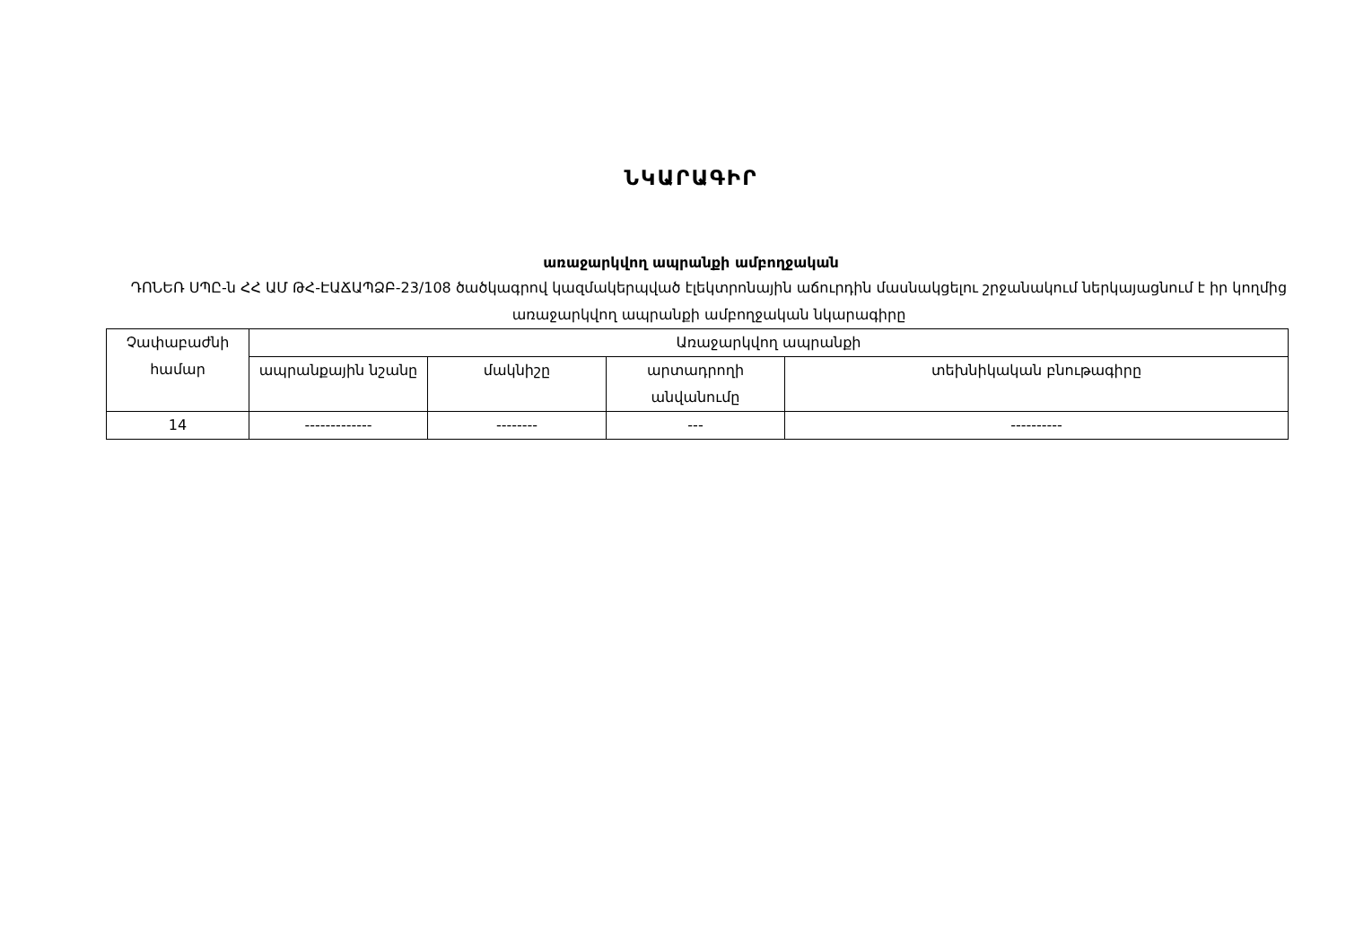ՆԿԱՐԱԳԻՐ
առաջարկվող ապրանքի ամբողջական
ԴՈՆԵՌ ՍՊԸ-ն ՀՀ ԱՄ ԹՀ-ԷԱՃԱՊՁԲ-23/108 ծածկագրով կազմակերպված էլեկտրոնային աճուրդին մասնակցելու շրջանակում ներկայացնում է իր կողմից առաջարկվող ապրանքի ամբողջական նկարագիրը
| Չափաբաժնի համար | Առաջարկվող ապրանքի | | | |
| --- | --- | --- | --- | --- |
| | ապրանքային նշանը | մակնիշը | արտադրողի անվանումը | տեխնիկական բնութագիրը |
| 14 | ------------- | -------- | --- | ---------- |